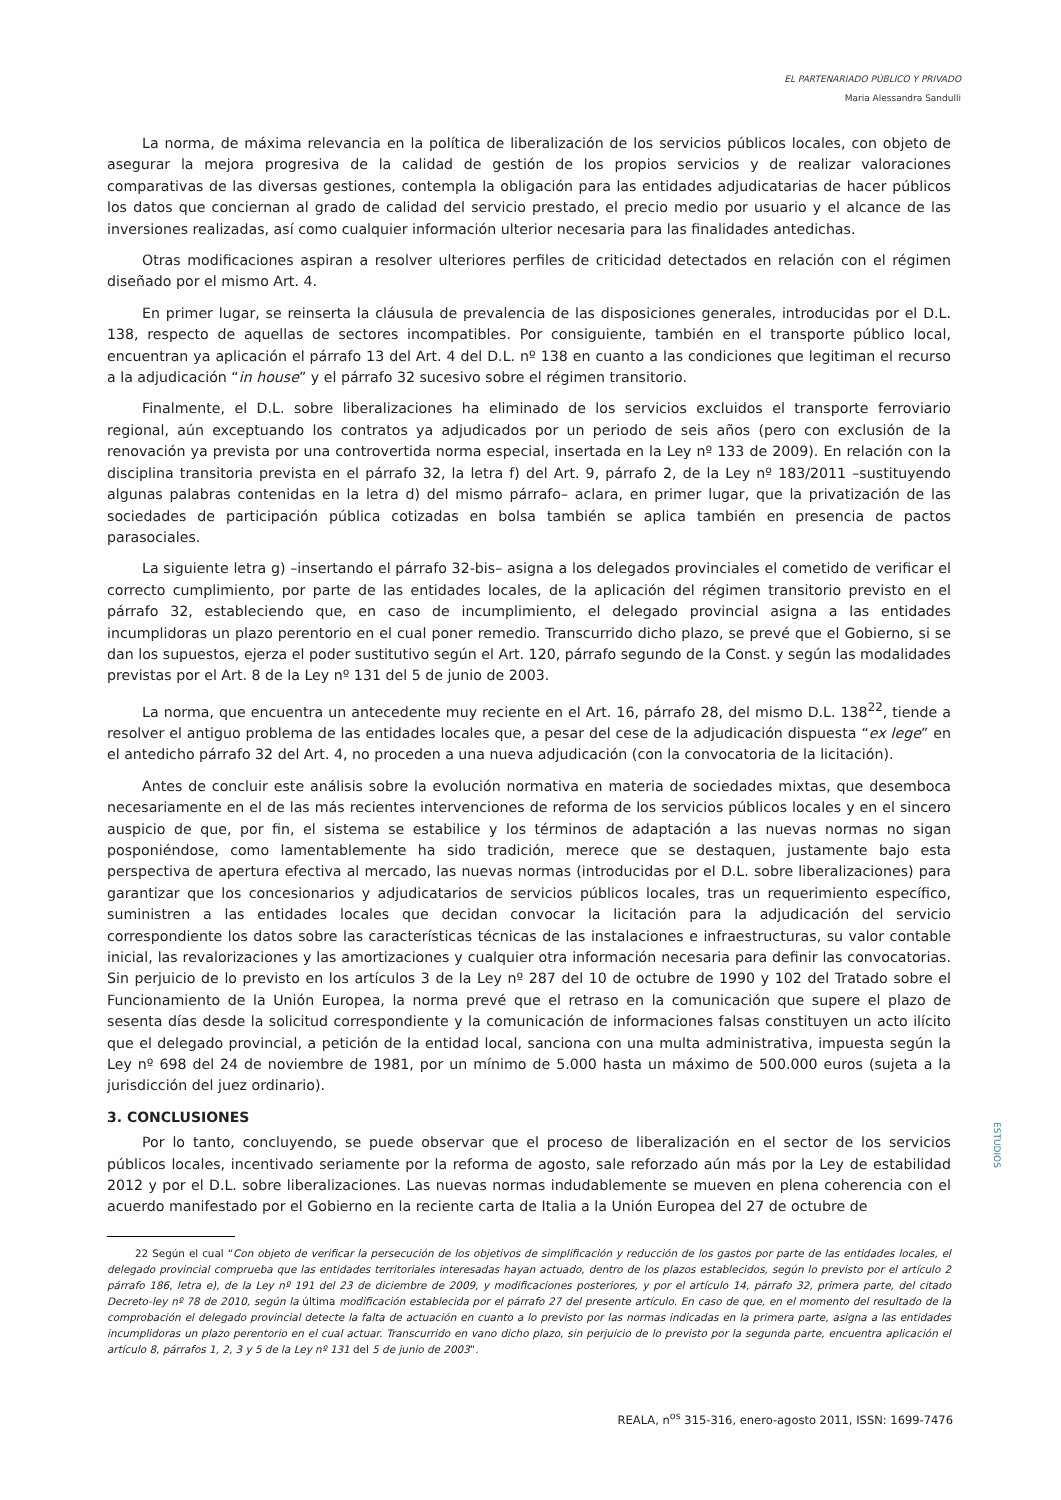EL PARTENARIADO PÚBLICO Y PRIVADO
Maria Alessandra Sandulli
La norma, de máxima relevancia en la política de liberalización de los servicios públicos locales, con objeto de asegurar la mejora progresiva de la calidad de gestión de los propios servicios y de realizar valoraciones comparativas de las diversas gestiones, contempla la obligación para las entidades adjudicatarias de hacer públicos los datos que conciernan al grado de calidad del servicio prestado, el precio medio por usuario y el alcance de las inversiones realizadas, así como cualquier información ulterior necesaria para las finalidades antedichas.
Otras modificaciones aspiran a resolver ulteriores perfiles de criticidad detectados en relación con el régimen diseñado por el mismo Art. 4.
En primer lugar, se reinserta la cláusula de prevalencia de las disposiciones generales, introducidas por el D.L. 138, respecto de aquellas de sectores incompatibles. Por consiguiente, también en el transporte público local, encuentran ya aplicación el párrafo 13 del Art. 4 del D.L. nº 138 en cuanto a las condiciones que legitiman el recurso a la adjudicación “in house” y el párrafo 32 sucesivo sobre el régimen transitorio.
Finalmente, el D.L. sobre liberalizaciones ha eliminado de los servicios excluidos el transporte ferroviario regional, aún exceptuando los contratos ya adjudicados por un periodo de seis años (pero con exclusión de la renovación ya prevista por una controvertida norma especial, insertada en la Ley nº 133 de 2009). En relación con la disciplina transitoria prevista en el párrafo 32, la letra f) del Art. 9, párrafo 2, de la Ley nº 183/2011 –sustituyendo algunas palabras contenidas en la letra d) del mismo párrafo– aclara, en primer lugar, que la privatización de las sociedades de participación pública cotizadas en bolsa también se aplica también en presencia de pactos parasociales.
La siguiente letra g) –insertando el párrafo 32-bis– asigna a los delegados provinciales el cometido de verificar el correcto cumplimiento, por parte de las entidades locales, de la aplicación del régimen transitorio previsto en el párrafo 32, estableciendo que, en caso de incumplimiento, el delegado provincial asigna a las entidades incumplidoras un plazo perentorio en el cual poner remedio. Transcurrido dicho plazo, se prevé que el Gobierno, si se dan los supuestos, ejerza el poder sustitutivo según el Art. 120, párrafo segundo de la Const. y según las modalidades previstas por el Art. 8 de la Ley nº 131 del 5 de junio de 2003.
La norma, que encuentra un antecedente muy reciente en el Art. 16, párrafo 28, del mismo D.L. 138<sup>22</sup>, tiende a resolver el antiguo problema de las entidades locales que, a pesar del cese de la adjudicación dispuesta “ex lege” en el antedicho párrafo 32 del Art. 4, no proceden a una nueva adjudicación (con la convocatoria de la licitación).
Antes de concluir este análisis sobre la evolución normativa en materia de sociedades mixtas, que desemboca necesariamente en el de las más recientes intervenciones de reforma de los servicios públicos locales y en el sincero auspicio de que, por fin, el sistema se estabilice y los términos de adaptación a las nuevas normas no sigan posponiéndose, como lamentablemente ha sido tradición, merece que se destaquen, justamente bajo esta perspectiva de apertura efectiva al mercado, las nuevas normas (introducidas por el D.L. sobre liberalizaciones) para garantizar que los concesionarios y adjudicatarios de servicios públicos locales, tras un requerimiento específico, suministren a las entidades locales que decidan convocar la licitación para la adjudicación del servicio correspondiente los datos sobre las características técnicas de las instalaciones e infraestructuras, su valor contable inicial, las revalorizaciones y las amortizaciones y cualquier otra información necesaria para definir las convocatorias. Sin perjuicio de lo previsto en los artículos 3 de la Ley nº 287 del 10 de octubre de 1990 y 102 del Tratado sobre el Funcionamiento de la Unión Europea, la norma prevé que el retraso en la comunicación que supere el plazo de sesenta días desde la solicitud correspondiente y la comunicación de informaciones falsas constituyen un acto ilícito que el delegado provincial, a petición de la entidad local, sanciona con una multa administrativa, impuesta según la Ley nº 698 del 24 de noviembre de 1981, por un mínimo de 5.000 hasta un máximo de 500.000 euros (sujeta a la jurisdicción del juez ordinario).
3. CONCLUSIONES
Por lo tanto, concluyendo, se puede observar que el proceso de liberalización en el sector de los servicios públicos locales, incentivado seriamente por la reforma de agosto, sale reforzado aún más por la Ley de estabilidad 2012 y por el D.L. sobre liberalizaciones. Las nuevas normas indudablemente se mueven en plena coherencia con el acuerdo manifestado por el Gobierno en la reciente carta de Italia a la Unión Europea del 27 de octubre de
22 Según el cual “Con objeto de verificar la persecución de los objetivos de simplificación y reducción de los gastos por parte de las entidades locales, el delegado provincial comprueba que las entidades territoriales interesadas hayan actuado, dentro de los plazos establecidos, según lo previsto por el artículo 2 párrafo 186, letra e), de la Ley nº 191 del 23 de diciembre de 2009, y modificaciones posteriores, y por el artículo 14, párrafo 32, primera parte, del citado Decreto-ley nº 78 de 2010, según la última modificación establecida por el párrafo 27 del presente artículo. En caso de que, en el momento del resultado de la comprobación el delegado provincial detecte la falta de actuación en cuanto a lo previsto por las normas indicadas en la primera parte, asigna a las entidades incumplidoras un plazo perentorio en el cual actuar. Transcurrido en vano dicho plazo, sin perjuicio de lo previsto por la segunda parte, encuentra aplicación el artículo 8, párrafos 1, 2, 3 y 5 de la Ley nº 131 del 5 de junio de 2003”.
ESTUDIOS
REALA, n<sup>os</sup> 315-316, enero-agosto 2011, ISSN: 1699-7476